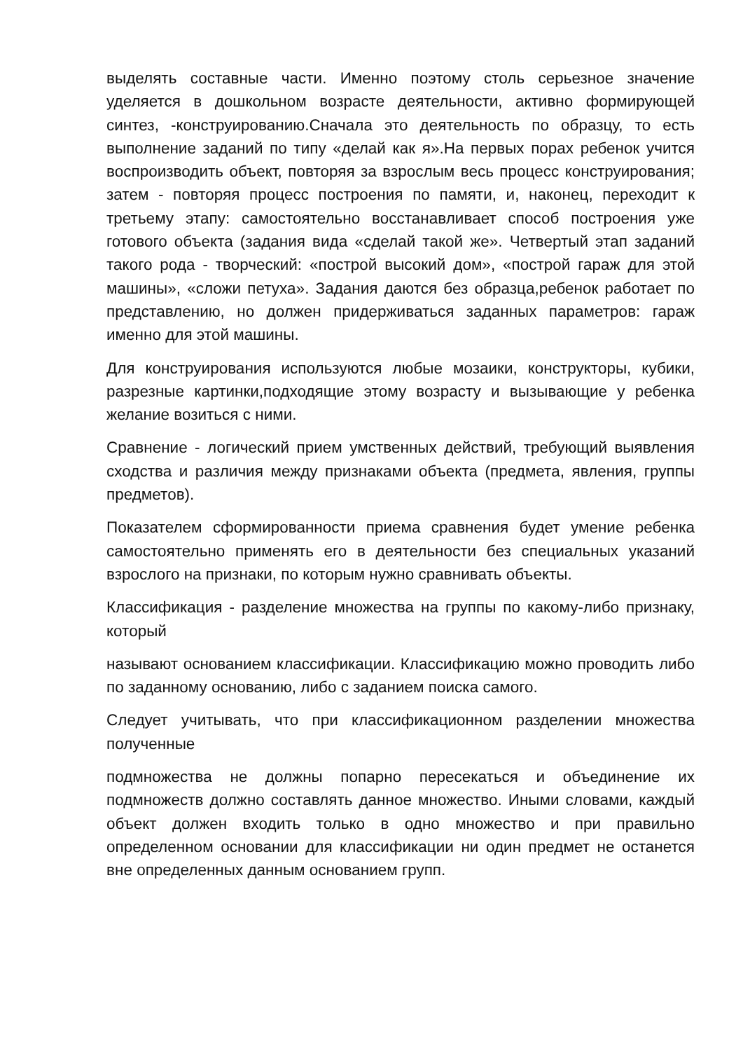выделять составные части. Именно поэтому столь серьезное значение уделяется в дошкольном возрасте деятельности, активно формирующей синтез, -конструированию.Сначала это деятельность по образцу, то есть выполнение заданий по типу «делай как я».На первых порах ребенок учится воспроизводить объект, повторяя за взрослым весь процесс конструирования; затем - повторяя процесс построения по памяти, и, наконец, переходит к третьему этапу: самостоятельно восстанавливает способ построения уже готового объекта (задания вида «сделай такой же». Четвертый этап заданий такого рода - творческий: «построй высокий дом», «построй гараж для этой машины», «сложи петуха». Задания даются без образца,ребенок работает по представлению, но должен придерживаться заданных параметров: гараж именно для этой машины.
Для конструирования используются любые мозаики, конструкторы, кубики, разрезные картинки,подходящие этому возрасту и вызывающие у ребенка желание возиться с ними.
Сравнение - логический прием умственных действий, требующий выявления сходства и различия между признаками объекта (предмета, явления, группы предметов).
Показателем сформированности приема сравнения будет умение ребенка самостоятельно применять его в деятельности без специальных указаний взрослого на признаки, по которым нужно сравнивать объекты.
Классификация - разделение множества на группы по какому-либо признаку, который
называют основанием классификации. Классификацию можно проводить либо по заданному основанию, либо с заданием поиска самого.
Следует учитывать, что при классификационном разделении множества полученные
подмножества не должны попарно пересекаться и объединение их подмножеств должно составлять данное множество. Иными словами, каждый объект должен входить только в одно множество и при правильно определенном основании для классификации ни один предмет не останется вне определенных данным основанием групп.